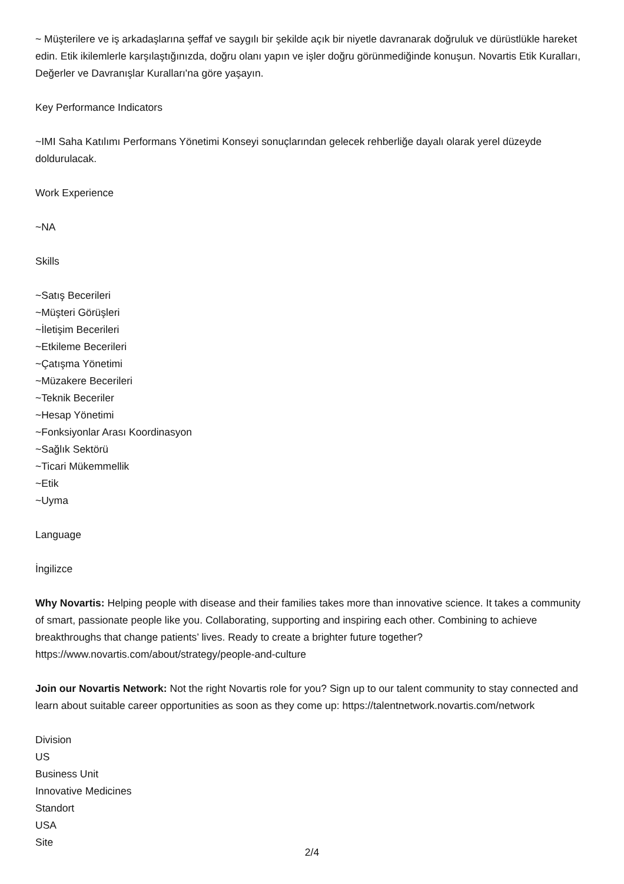~ Müşterilere ve iş arkadaşlarına şeffaf ve saygılı bir şekilde açık bir niyetle davranarak doğruluk ve dürüstlükle hareket edin. Etik ikilemlerle karşılaştığınızda, doğru olanı yapın ve işler doğru görünmediğinde konuşun. Novartis Etik Kuralları, Değerler ve Davranışlar Kuralları'na göre yaşayın.
Key Performance Indicators
~IMI Saha Katılımı Performans Yönetimi Konseyi sonuçlarından gelecek rehberliğe dayalı olarak yerel düzeyde doldurulacak.
Work Experience
~NA
Skills
~Satış Becerileri
~Müşteri Görüşleri
~İletişim Becerileri
~Etkileme Becerileri
~Çatışma Yönetimi
~Müzakere Becerileri
~Teknik Beceriler
~Hesap Yönetimi
~Fonksiyonlar Arası Koordinasyon
~Sağlık Sektörü
~Ticari Mükemmellik
~Etik
~Uyma
Language
İngilizce
Why Novartis: Helping people with disease and their families takes more than innovative science. It takes a community of smart, passionate people like you. Collaborating, supporting and inspiring each other. Combining to achieve breakthroughs that change patients’ lives. Ready to create a brighter future together? https://www.novartis.com/about/strategy/people-and-culture
Join our Novartis Network: Not the right Novartis role for you? Sign up to our talent community to stay connected and learn about suitable career opportunities as soon as they come up: https://talentnetwork.novartis.com/network
Division
US
Business Unit
Innovative Medicines
Standort
USA
Site
2/4